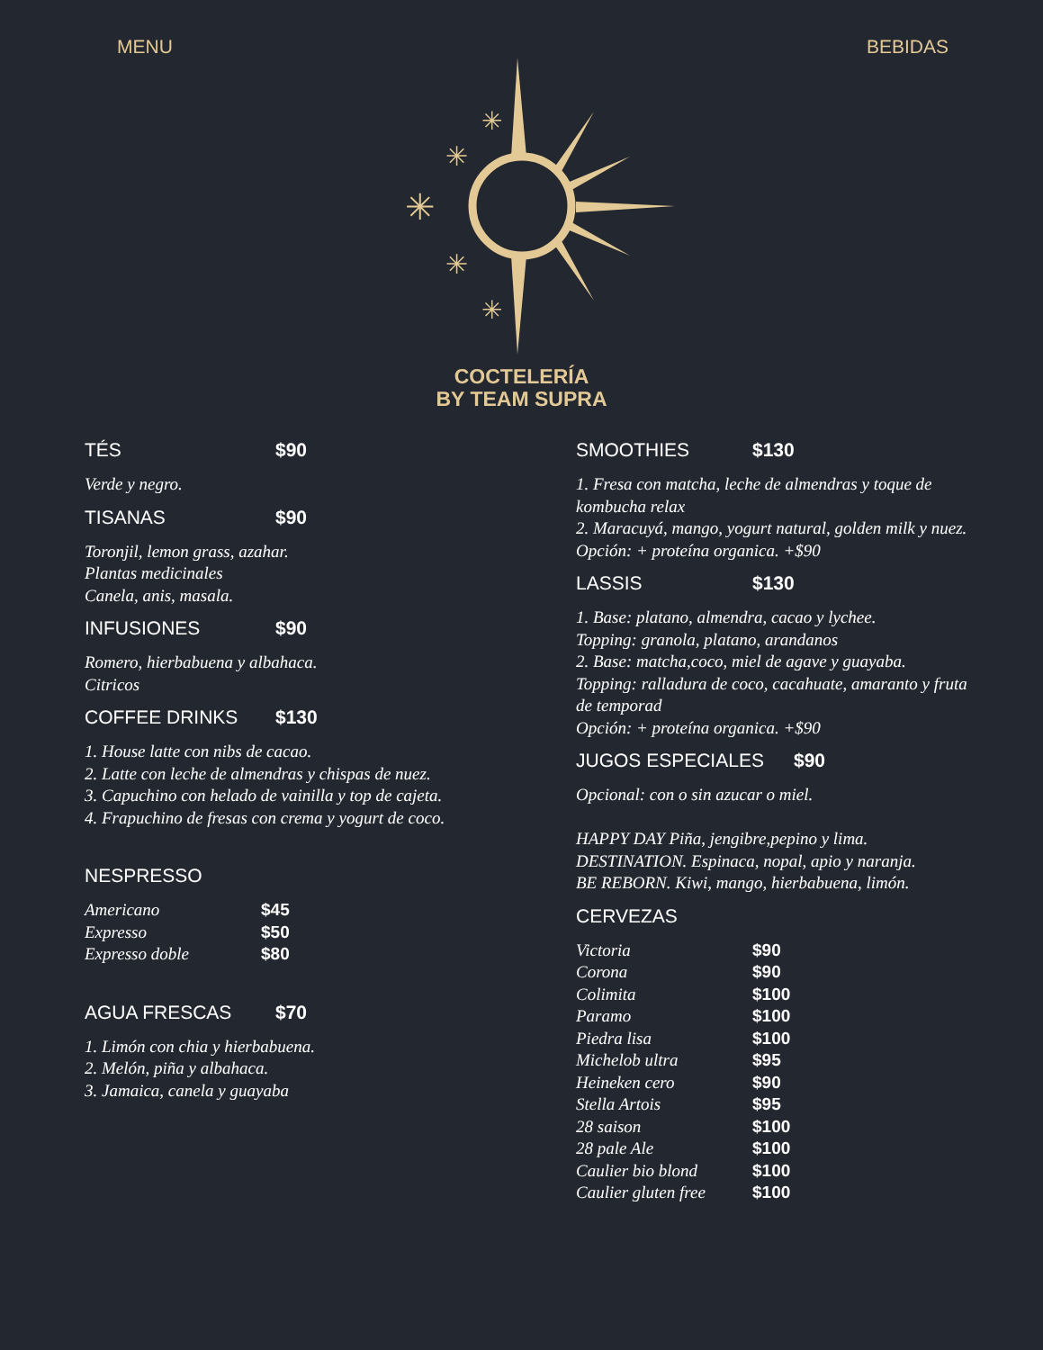MENU BEBIDAS
✳
✳
✳
✳
✳
COCTELERÍA
BY TEAM SUPRA
TÉS $90
Verde y negro.
TISANAS $90
Toronjil, lemon grass, azahar.
Plantas medicinales
Canela, anis, masala.
INFUSIONES $90
Romero, hierbabuena y albahaca.
Citricos
COFFEE DRINKS $130
1. House latte con nibs de cacao.
2. Latte con leche de almendras y chispas de nuez.
3. Capuchino con helado de vainilla y top de cajeta.
4. Frapuchino de fresas con crema y yogurt de coco.
NESPRESSO
Americano $45
Expresso $50
Expresso doble $80
AGUA FRESCAS $70
1. Limón con chia y hierbabuena.
2. Melón, piña y albahaca.
3. Jamaica, canela y guayaba
SMOOTHIES $130
1. Fresa con matcha, leche de almendras y toque de kombucha relax
2. Maracuyá, mango, yogurt natural, golden milk y nuez.
Opción: + proteína organica. +$90
LASSIS $130
1. Base: platano, almendra, cacao y lychee.
Topping: granola, platano, arandanos
2. Base: matcha,coco, miel de agave y guayaba.
Topping: ralladura de coco, cacahuate, amaranto y fruta de temporad
Opción: + proteína organica. +$90
JUGOS ESPECIALES $90
Opcional: con o sin azucar o miel.
HAPPY DAY Piña, jengibre,pepino y lima.
DESTINATION. Espinaca, nopal, apio y naranja.
BE REBORN. Kiwi, mango, hierbabuena, limón.
CERVEZAS
Victoria $90
Corona $90
Colimita $100
Paramo $100
Piedra lisa $100
Michelob ultra $95
Heineken cero $90
Stella Artois $95
28 saison $100
28 pale Ale $100
Caulier bio blond $100
Caulier gluten free $100